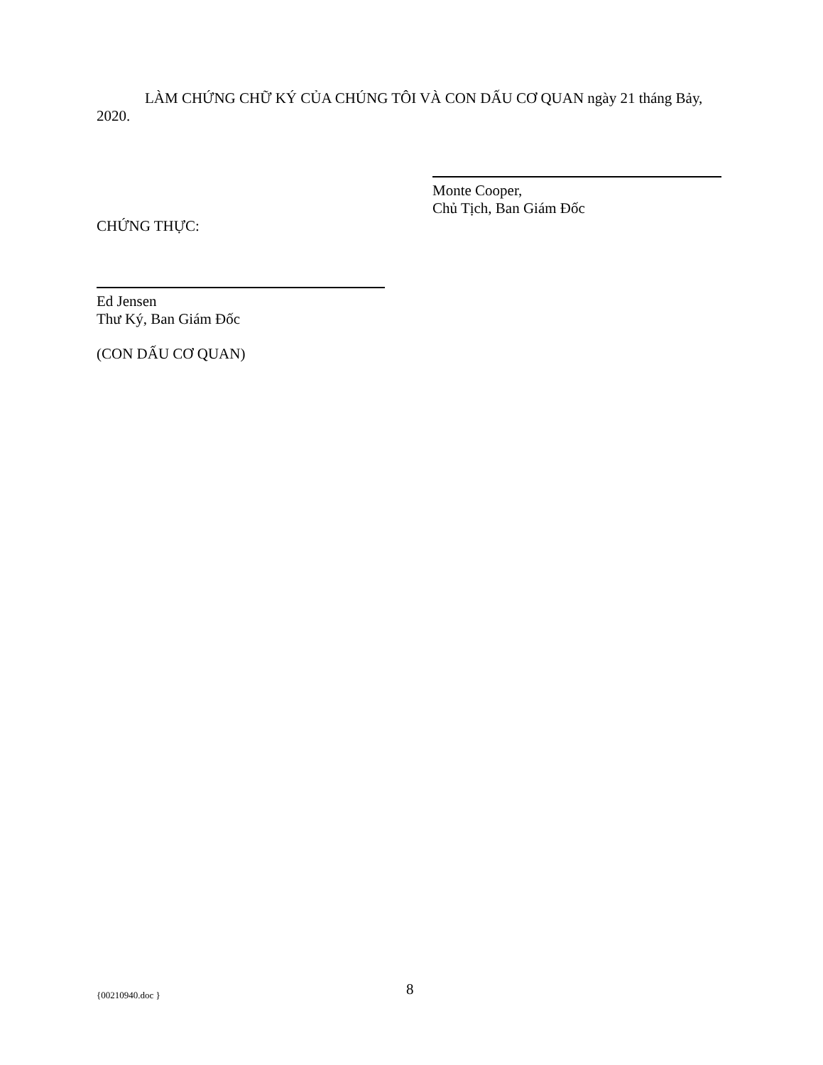LÀM CHỨNG CHỮ KÝ CỦA CHÚNG TÔI VÀ CON DẤU CƠ QUAN ngày 21 tháng Bảy, 2020.
Monte Cooper,
Chủ Tịch, Ban Giám Đốc
CHỨNG THỰC:
Ed Jensen
Thư Ký, Ban Giám Đốc
(CON DẤU CƠ QUAN)
{00210940.doc } 8